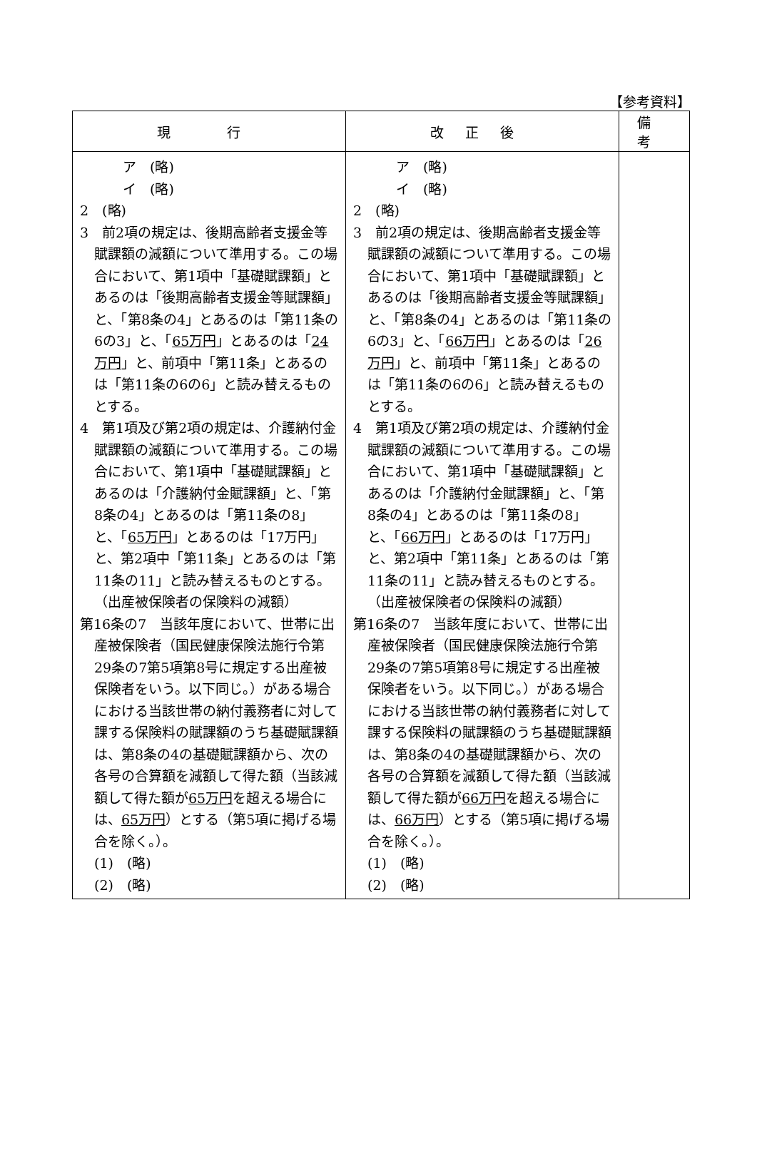【参考資料】
| 現 行 | 改正後 | 備考 |
| --- | --- | --- |
| ア (略) イ (略) 2 (略) 3 前2項の規定は、後期高齢者支援金等賦課額の減額について準用する。この場合において、第1項中「基礎賦課額」とあるのは「後期高齢者支援金等賦課額」と、「第8条の4」とあるのは「第11条の6の3」と、「 65万円 」とあるのは「 24万円 」と、前項中「第11条」とあるのは「第11条の6の6」と読み替えるものとする。 4 第1項及び第2項の規定は、介護納付金賦課額の減額について準用する。この場合において、第1項中「基礎賦課額」とあるのは「介護納付金賦課額」と、「第8条の4」とあるのは「第11条の8」と、「 65万円 」とあるのは「17万円」と、第2項中「第11条」とあるのは「第11条の11」と読み替えるものとする。 （出産被保険者の保険料の減額） 第16条の7 当該年度において、世帯に出産被保険者（国民健康保険法施行令第29条の7第5項第8号に規定する出産被保険者をいう。以下同じ。）がある場合における当該世帯の納付義務者に対して課する保険料の賦課額のうち基礎賦課額は、第8条の4の基礎賦課額から、次の各号の合算額を減額して得た額（当該減額して得た額が 65万円 を超える場合には、 65万円 ）とする（第5項に掲げる場合を除く。）。 (1) (略) (2) (略) | ア (略) イ (略) 2 (略) 3 前2項の規定は、後期高齢者支援金等賦課額の減額について準用する。この場合において、第1項中「基礎賦課額」とあるのは「後期高齢者支援金等賦課額」と、「第8条の4」とあるのは「第11条の6の3」と、「 66万円 」とあるのは「 26万円 」と、前項中「第11条」とあるのは「第11条の6の6」と読み替えるものとする。 4 第1項及び第2項の規定は、介護納付金賦課額の減額について準用する。この場合において、第1項中「基礎賦課額」とあるのは「介護納付金賦課額」と、「第8条の4」とあるのは「第11条の8」と、「 66万円 」とあるのは「17万円」と、第2項中「第11条」とあるのは「第11条の11」と読み替えるものとする。 （出産被保険者の保険料の減額） 第16条の7 当該年度において、世帯に出産被保険者（国民健康保険法施行令第29条の7第5項第8号に規定する出産被保険者をいう。以下同じ。）がある場合における当該世帯の納付義務者に対して課する保険料の賦課額のうち基礎賦課額は、第8条の4の基礎賦課額から、次の各号の合算額を減額して得た額（当該減額して得た額が 66万円 を超える場合には、 66万円 ）とする（第5項に掲げる場合を除く。）。 (1) (略) (2) (略) | |